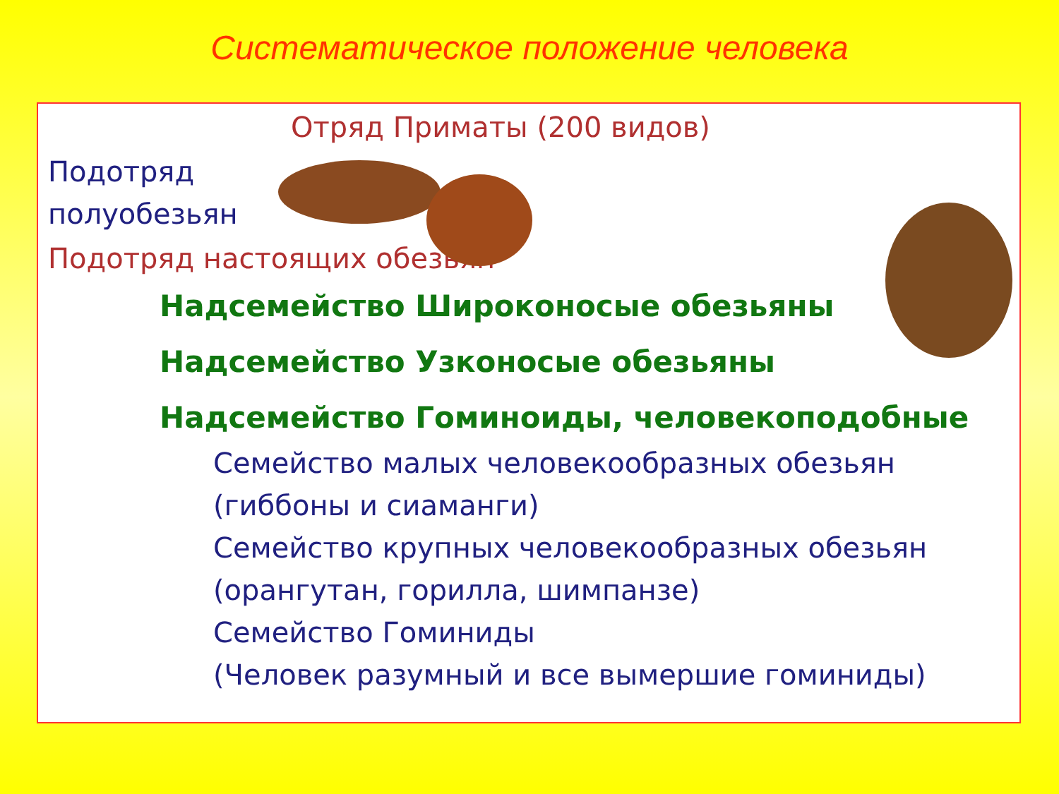Систематическое положение человека
Отряд Приматы (200 видов)
Подотряд
полуобезьян
Подотряд настоящих обезьян
Надсемейство Широконосые обезьяны
Надсемейство Узконосые обезьяны
Надсемейство Гоминоиды, человекоподобные
Семейство малых человекообразных обезьян
(гиббоны и сиаманги)
Семейство крупных человекообразных обезьян
(орангутан, горилла, шимпанзе)
Семейство Гоминиды
(Человек разумный и все вымершие гоминиды)